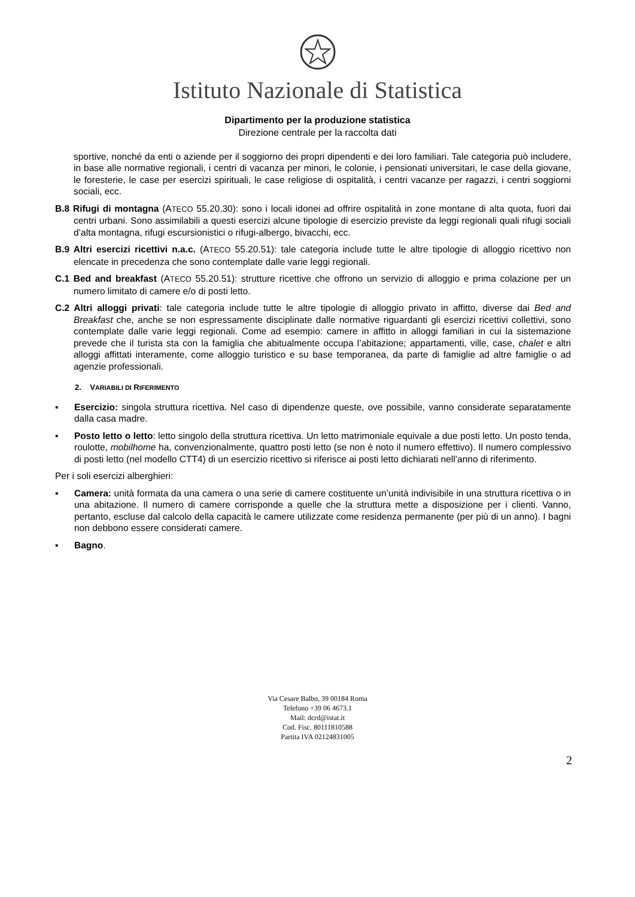Istituto Nazionale di Statistica
Dipartimento per la produzione statistica
Direzione centrale per la raccolta dati
sportive, nonché da enti o aziende per il soggiorno dei propri dipendenti e dei loro familiari. Tale categoria può includere, in base alle normative regionali, i centri di vacanza per minori, le colonie, i pensionati universitari, le case della giovane, le foresterie, le case per esercizi spirituali, le case religiose di ospitalità, i centri vacanze per ragazzi, i centri soggiorni sociali, ecc.
B.8 Rifugi di montagna (ATECO 55.20.30): sono i locali idonei ad offrire ospitalità in zone montane di alta quota, fuori dai centri urbani. Sono assimilabili a questi esercizi alcune tipologie di esercizio previste da leggi regionali quali rifugi sociali d’alta montagna, rifugi escursionistici o rifugi-albergo, bivacchi, ecc.
B.9 Altri esercizi ricettivi n.a.c. (ATECO 55.20.51): tale categoria include tutte le altre tipologie di alloggio ricettivo non elencate in precedenza che sono contemplate dalle varie leggi regionali.
C.1 Bed and breakfast (ATECO 55.20.51): strutture ricettive che offrono un servizio di alloggio e prima colazione per un numero limitato di camere e/o di posti letto.
C.2 Altri alloggi privati: tale categoria include tutte le altre tipologie di alloggio privato in affitto, diverse dai Bed and Breakfast che, anche se non espressamente disciplinate dalle normative riguardanti gli esercizi ricettivi collettivi, sono contemplate dalle varie leggi regionali. Come ad esempio: camere in affitto in alloggi familiari in cui la sistemazione prevede che il turista sta con la famiglia che abitualmente occupa l’abitazione; appartamenti, ville, case, chalet e altri alloggi affittati interamente, come alloggio turistico e su base temporanea, da parte di famiglie ad altre famiglie o ad agenzie professionali.
2. VARIABILI DI RIFERIMENTO
▪ Esercizio: singola struttura ricettiva. Nel caso di dipendenze queste, ove possibile, vanno considerate separatamente dalla casa madre.
▪ Posto letto o letto: letto singolo della struttura ricettiva. Un letto matrimoniale equivale a due posti letto. Un posto tenda, roulotte, mobilhome ha, convenzionalmente, quattro posti letto (se non è noto il numero effettivo). Il numero complessivo di posti letto (nel modello CTT4) di un esercizio ricettivo si riferisce ai posti letto dichiarati nell’anno di riferimento.
Per i soli esercizi alberghieri:
▪ Camera: unità formata da una camera o una serie di camere costituente un’unità indivisibile in una struttura ricettiva o in una abitazione. Il numero di camere corrisponde a quelle che la struttura mette a disposizione per i clienti. Vanno, pertanto, escluse dal calcolo della capacità le camere utilizzate come residenza permanente (per più di un anno). I bagni non debbono essere considerati camere.
▪ Bagno.
Via Cesare Balbo, 39 00184 Roma
Telefono +39 06 4673.1
Mail: dcrd@istat.it
Cod. Fisc. 80111810588
Partita IVA 02124831005
2